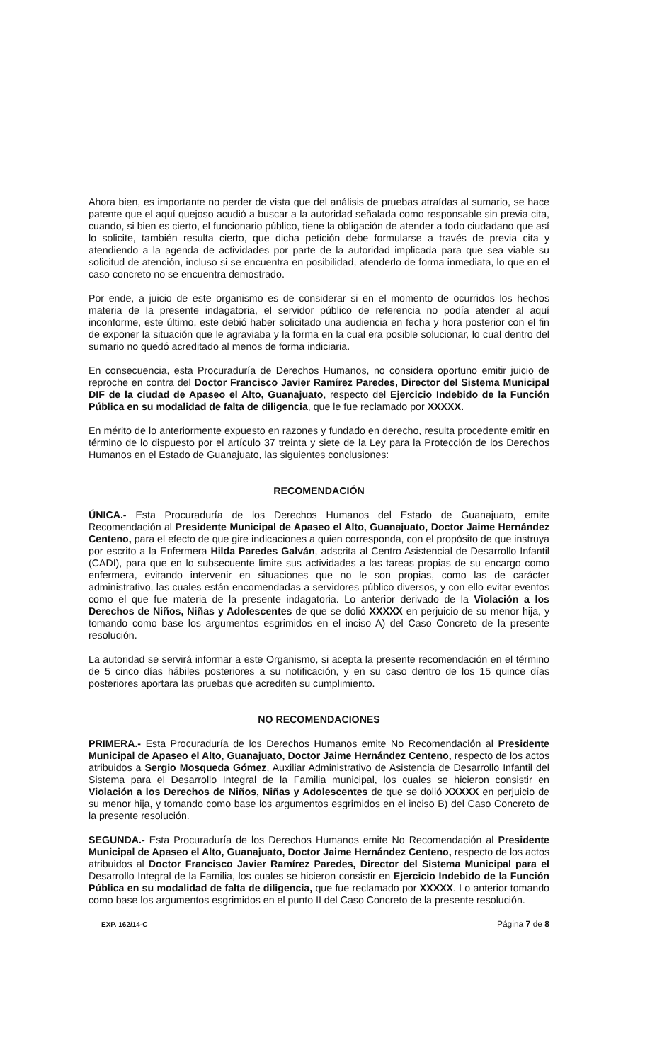Ahora bien, es importante no perder de vista que del análisis de pruebas atraídas al sumario, se hace patente que el aquí quejoso acudió a buscar a la autoridad señalada como responsable sin previa cita, cuando, si bien es cierto, el funcionario público, tiene la obligación de atender a todo ciudadano que así lo solicite, también resulta cierto, que dicha petición debe formularse a través de previa cita y atendiendo a la agenda de actividades por parte de la autoridad implicada para que sea viable su solicitud de atención, incluso si se encuentra en posibilidad, atenderlo de forma inmediata, lo que en el caso concreto no se encuentra demostrado.
Por ende, a juicio de este organismo es de considerar si en el momento de ocurridos los hechos materia de la presente indagatoria, el servidor público de referencia no podía atender al aquí inconforme, este último, este debió haber solicitado una audiencia en fecha y hora posterior con el fin de exponer la situación que le agraviaba y la forma en la cual era posible solucionar, lo cual dentro del sumario no quedó acreditado al menos de forma indiciaria.
En consecuencia, esta Procuraduría de Derechos Humanos, no considera oportuno emitir juicio de reproche en contra del Doctor Francisco Javier Ramírez Paredes, Director del Sistema Municipal DIF de la ciudad de Apaseo el Alto, Guanajuato, respecto del Ejercicio Indebido de la Función Pública en su modalidad de falta de diligencia, que le fue reclamado por XXXXX.
En mérito de lo anteriormente expuesto en razones y fundado en derecho, resulta procedente emitir en término de lo dispuesto por el artículo 37 treinta y siete de la Ley para la Protección de los Derechos Humanos en el Estado de Guanajuato, las siguientes conclusiones:
RECOMENDACIÓN
ÚNICA.- Esta Procuraduría de los Derechos Humanos del Estado de Guanajuato, emite Recomendación al Presidente Municipal de Apaseo el Alto, Guanajuato, Doctor Jaime Hernández Centeno, para el efecto de que gire indicaciones a quien corresponda, con el propósito de que instruya por escrito a la Enfermera Hilda Paredes Galván, adscrita al Centro Asistencial de Desarrollo Infantil (CADI), para que en lo subsecuente limite sus actividades a las tareas propias de su encargo como enfermera, evitando intervenir en situaciones que no le son propias, como las de carácter administrativo, las cuales están encomendadas a servidores público diversos, y con ello evitar eventos como el que fue materia de la presente indagatoria. Lo anterior derivado de la Violación a los Derechos de Niños, Niñas y Adolescentes de que se dolió XXXXX en perjuicio de su menor hija, y tomando como base los argumentos esgrimidos en el inciso A) del Caso Concreto de la presente resolución.
La autoridad se servirá informar a este Organismo, si acepta la presente recomendación en el término de 5 cinco días hábiles posteriores a su notificación, y en su caso dentro de los 15 quince días posteriores aportara las pruebas que acrediten su cumplimiento.
NO RECOMENDACIONES
PRIMERA.- Esta Procuraduría de los Derechos Humanos emite No Recomendación al Presidente Municipal de Apaseo el Alto, Guanajuato, Doctor Jaime Hernández Centeno, respecto de los actos atribuidos a Sergio Mosqueda Gómez, Auxiliar Administrativo de Asistencia de Desarrollo Infantil del Sistema para el Desarrollo Integral de la Familia municipal, los cuales se hicieron consistir en Violación a los Derechos de Niños, Niñas y Adolescentes de que se dolió XXXXX en perjuicio de su menor hija, y tomando como base los argumentos esgrimidos en el inciso B) del Caso Concreto de la presente resolución.
SEGUNDA.- Esta Procuraduría de los Derechos Humanos emite No Recomendación al Presidente Municipal de Apaseo el Alto, Guanajuato, Doctor Jaime Hernández Centeno, respecto de los actos atribuidos al Doctor Francisco Javier Ramírez Paredes, Director del Sistema Municipal para el Desarrollo Integral de la Familia, los cuales se hicieron consistir en Ejercicio Indebido de la Función Pública en su modalidad de falta de diligencia, que fue reclamado por XXXXX. Lo anterior tomando como base los argumentos esgrimidos en el punto II del Caso Concreto de la presente resolución.
EXP. 162/14-C Página 7 de 8